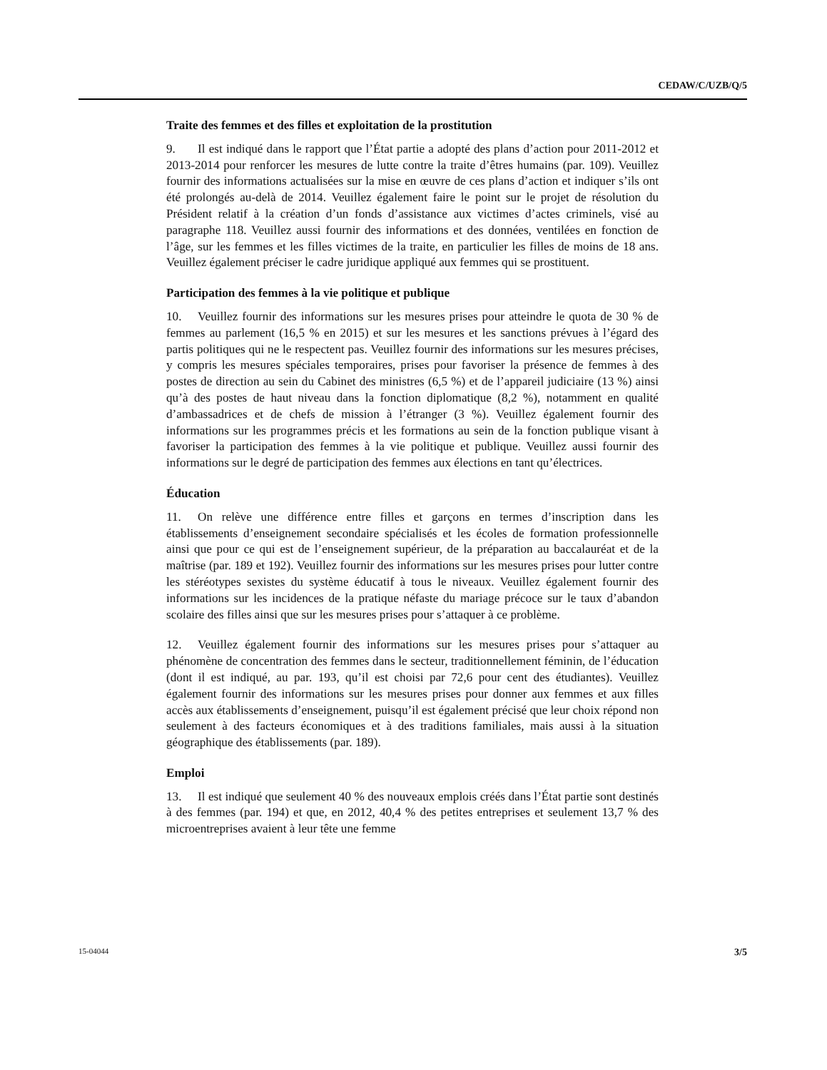CEDAW/C/UZB/Q/5
Traite des femmes et des filles et exploitation de la prostitution
9. Il est indiqué dans le rapport que l’État partie a adopté des plans d’action pour 2011-2012 et 2013-2014 pour renforcer les mesures de lutte contre la traite d’êtres humains (par. 109). Veuillez fournir des informations actualisées sur la mise en œuvre de ces plans d’action et indiquer s’ils ont été prolongés au-delà de 2014. Veuillez également faire le point sur le projet de résolution du Président relatif à la création d’un fonds d’assistance aux victimes d’actes criminels, visé au paragraphe 118. Veuillez aussi fournir des informations et des données, ventilées en fonction de l’âge, sur les femmes et les filles victimes de la traite, en particulier les filles de moins de 18 ans. Veuillez également préciser le cadre juridique appliqué aux femmes qui se prostituent.
Participation des femmes à la vie politique et publique
10. Veuillez fournir des informations sur les mesures prises pour atteindre le quota de 30 % de femmes au parlement (16,5 % en 2015) et sur les mesures et les sanctions prévues à l’égard des partis politiques qui ne le respectent pas. Veuillez fournir des informations sur les mesures précises, y compris les mesures spéciales temporaires, prises pour favoriser la présence de femmes à des postes de direction au sein du Cabinet des ministres (6,5 %) et de l’appareil judiciaire (13 %) ainsi qu’à des postes de haut niveau dans la fonction diplomatique (8,2 %), notamment en qualité d’ambassadrices et de chefs de mission à l’étranger (3 %). Veuillez également fournir des informations sur les programmes précis et les formations au sein de la fonction publique visant à favoriser la participation des femmes à la vie politique et publique. Veuillez aussi fournir des informations sur le degré de participation des femmes aux élections en tant qu’électrices.
Éducation
11. On relève une différence entre filles et garçons en termes d’inscription dans les établissements d’enseignement secondaire spécialisés et les écoles de formation professionnelle ainsi que pour ce qui est de l’enseignement supérieur, de la préparation au baccalauréat et de la maîtrise (par. 189 et 192). Veuillez fournir des informations sur les mesures prises pour lutter contre les stéréotypes sexistes du système éducatif à tous le niveaux. Veuillez également fournir des informations sur les incidences de la pratique néfaste du mariage précoce sur le taux d’abandon scolaire des filles ainsi que sur les mesures prises pour s’attaquer à ce problème.
12. Veuillez également fournir des informations sur les mesures prises pour s’attaquer au phénomène de concentration des femmes dans le secteur, traditionnellement féminin, de l’éducation (dont il est indiqué, au par. 193, qu’il est choisi par 72,6 pour cent des étudiantes). Veuillez également fournir des informations sur les mesures prises pour donner aux femmes et aux filles accès aux établissements d’enseignement, puisqu’il est également précisé que leur choix répond non seulement à des facteurs économiques et à des traditions familiales, mais aussi à la situation géographique des établissements (par. 189).
Emploi
13. Il est indiqué que seulement 40 % des nouveaux emplois créés dans l’État partie sont destinés à des femmes (par. 194) et que, en 2012, 40,4 % des petites entreprises et seulement 13,7 % des microentreprises avaient à leur tête une femme
15-04044 3/5